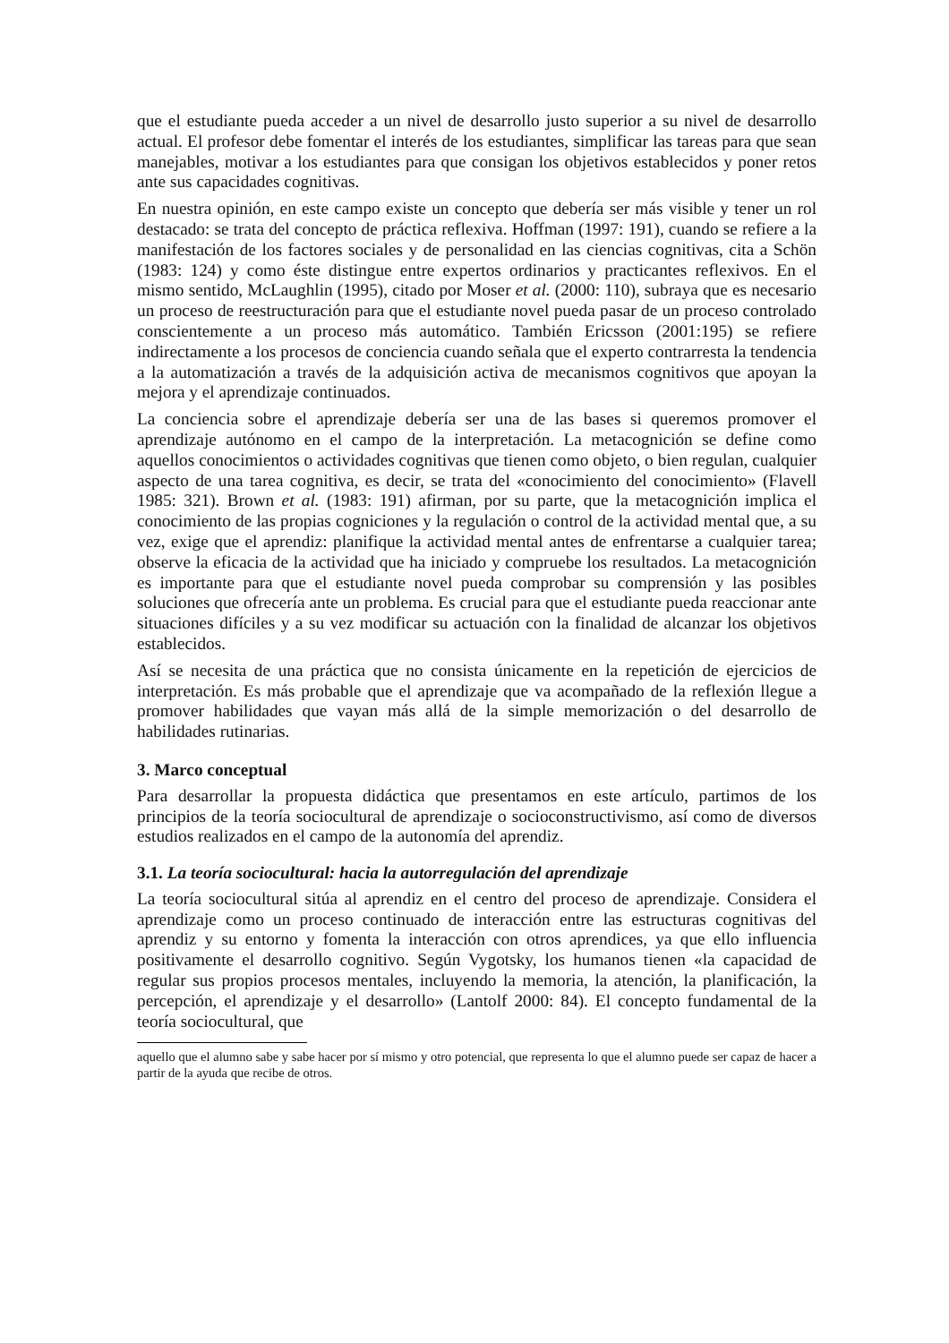que el estudiante pueda acceder a un nivel de desarrollo justo superior a su nivel de desarrollo actual. El profesor debe fomentar el interés de los estudiantes, simplificar las tareas para que sean manejables, motivar a los estudiantes para que consigan los objetivos establecidos y poner retos ante sus capacidades cognitivas.
En nuestra opinión, en este campo existe un concepto que debería ser más visible y tener un rol destacado: se trata del concepto de práctica reflexiva. Hoffman (1997: 191), cuando se refiere a la manifestación de los factores sociales y de personalidad en las ciencias cognitivas, cita a Schön (1983: 124) y como éste distingue entre expertos ordinarios y practicantes reflexivos. En el mismo sentido, McLaughlin (1995), citado por Moser et al. (2000: 110), subraya que es necesario un proceso de reestructuración para que el estudiante novel pueda pasar de un proceso controlado conscientemente a un proceso más automático. También Ericsson (2001:195) se refiere indirectamente a los procesos de conciencia cuando señala que el experto contrarresta la tendencia a la automatización a través de la adquisición activa de mecanismos cognitivos que apoyan la mejora y el aprendizaje continuados.
La conciencia sobre el aprendizaje debería ser una de las bases si queremos promover el aprendizaje autónomo en el campo de la interpretación. La metacognición se define como aquellos conocimientos o actividades cognitivas que tienen como objeto, o bien regulan, cualquier aspecto de una tarea cognitiva, es decir, se trata del «conocimiento del conocimiento» (Flavell 1985: 321). Brown et al. (1983: 191) afirman, por su parte, que la metacognición implica el conocimiento de las propias cogniciones y la regulación o control de la actividad mental que, a su vez, exige que el aprendiz: planifique la actividad mental antes de enfrentarse a cualquier tarea; observe la eficacia de la actividad que ha iniciado y compruebe los resultados. La metacognición es importante para que el estudiante novel pueda comprobar su comprensión y las posibles soluciones que ofrecería ante un problema. Es crucial para que el estudiante pueda reaccionar ante situaciones difíciles y a su vez modificar su actuación con la finalidad de alcanzar los objetivos establecidos.
Así se necesita de una práctica que no consista únicamente en la repetición de ejercicios de interpretación. Es más probable que el aprendizaje que va acompañado de la reflexión llegue a promover habilidades que vayan más allá de la simple memorización o del desarrollo de habilidades rutinarias.
3. Marco conceptual
Para desarrollar la propuesta didáctica que presentamos en este artículo, partimos de los principios de la teoría sociocultural de aprendizaje o socioconstructivismo, así como de diversos estudios realizados en el campo de la autonomía del aprendiz.
3.1. La teoría sociocultural: hacia la autorregulación del aprendizaje
La teoría sociocultural sitúa al aprendiz en el centro del proceso de aprendizaje. Considera el aprendizaje como un proceso continuado de interacción entre las estructuras cognitivas del aprendiz y su entorno y fomenta la interacción con otros aprendices, ya que ello influencia positivamente el desarrollo cognitivo. Según Vygotsky, los humanos tienen «la capacidad de regular sus propios procesos mentales, incluyendo la memoria, la atención, la planificación, la percepción, el aprendizaje y el desarrollo» (Lantolf 2000: 84). El concepto fundamental de la teoría sociocultural, que
aquello que el alumno sabe y sabe hacer por sí mismo y otro potencial, que representa lo que el alumno puede ser capaz de hacer a partir de la ayuda que recibe de otros.